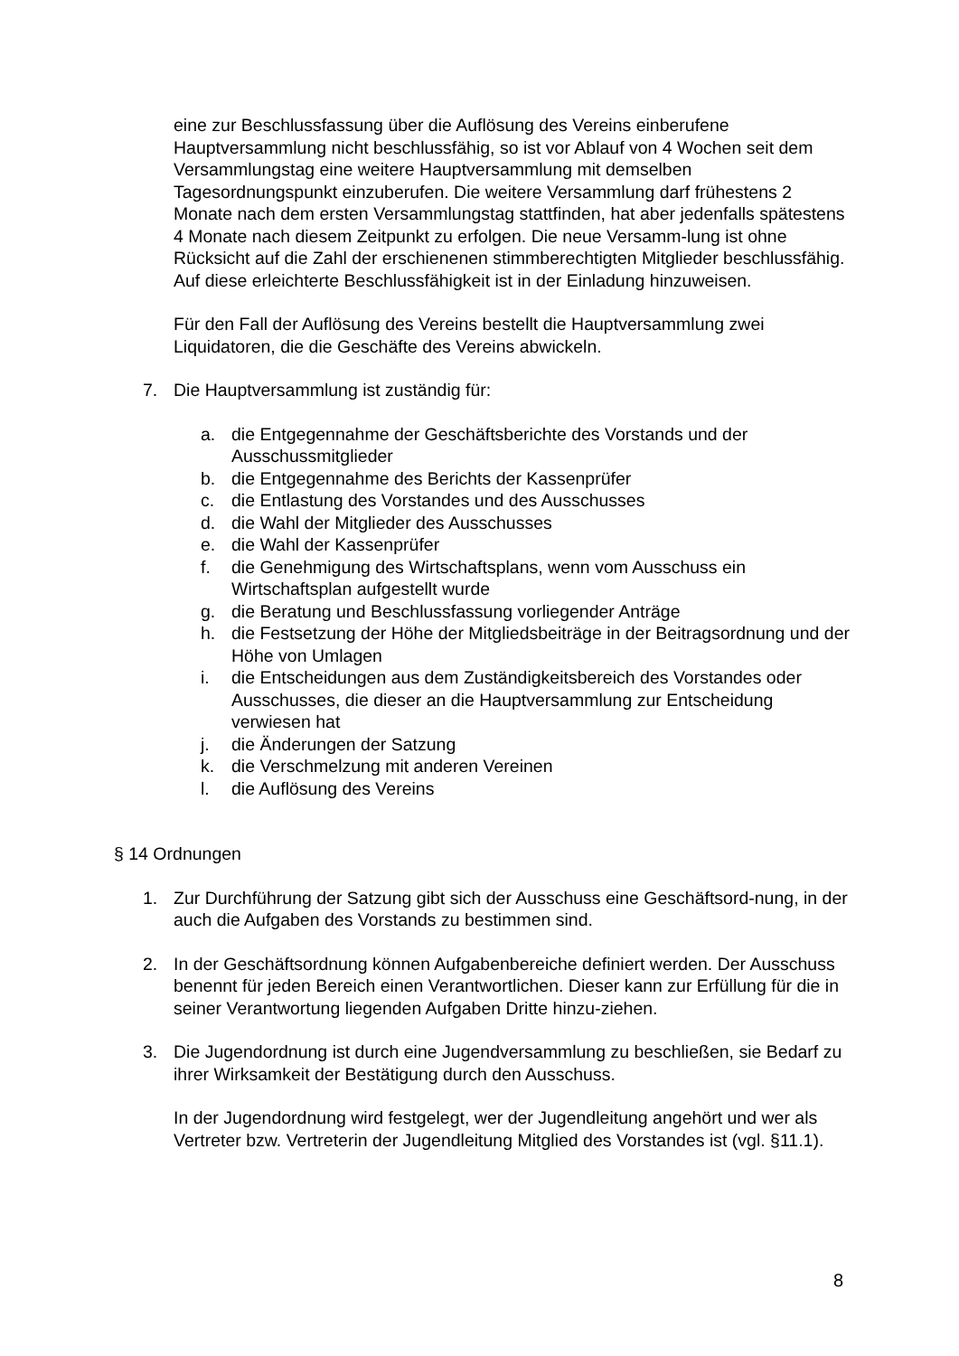eine zur Beschlussfassung über die Auflösung des Vereins einberufene Hauptversammlung nicht beschlussfähig, so ist vor Ablauf von 4 Wochen seit dem Versammlungstag eine weitere Hauptversammlung mit demselben Tagesordnungspunkt einzuberufen. Die weitere Versammlung darf frühestens 2 Monate nach dem ersten Versammlungstag stattfinden, hat aber jedenfalls spätestens 4 Monate nach diesem Zeitpunkt zu erfolgen. Die neue Versamm-lung ist ohne Rücksicht auf die Zahl der erschienenen stimmberechtigten Mitglieder beschlussfähig. Auf diese erleichterte Beschlussfähigkeit ist in der Einladung hinzuweisen.
Für den Fall der Auflösung des Vereins bestellt die Hauptversammlung zwei Liquidatoren, die die Geschäfte des Vereins abwickeln.
7. Die Hauptversammlung ist zuständig für:
a. die Entgegennahme der Geschäftsberichte des Vorstands und der Ausschussmitglieder
b. die Entgegennahme des Berichts der Kassenprüfer
c. die Entlastung des Vorstandes und des Ausschusses
d. die Wahl der Mitglieder des Ausschusses
e. die Wahl der Kassenprüfer
f. die Genehmigung des Wirtschaftsplans, wenn vom Ausschuss ein Wirtschaftsplan aufgestellt wurde
g. die Beratung und Beschlussfassung vorliegender Anträge
h. die Festsetzung der Höhe der Mitgliedsbeiträge in der Beitragsordnung und der Höhe von Umlagen
i. die Entscheidungen aus dem Zuständigkeitsbereich des Vorstandes oder Ausschusses, die dieser an die Hauptversammlung zur Entscheidung verwiesen hat
j. die Änderungen der Satzung
k. die Verschmelzung mit anderen Vereinen
l. die Auflösung des Vereins
§ 14 Ordnungen
1. Zur Durchführung der Satzung gibt sich der Ausschuss eine Geschäftsord-nung, in der auch die Aufgaben des Vorstands zu bestimmen sind.
2. In der Geschäftsordnung können Aufgabenbereiche definiert werden. Der Ausschuss benennt für jeden Bereich einen Verantwortlichen. Dieser kann zur Erfüllung für die in seiner Verantwortung liegenden Aufgaben Dritte hinzu-ziehen.
3. Die Jugendordnung ist durch eine Jugendversammlung zu beschließen, sie Bedarf zu ihrer Wirksamkeit der Bestätigung durch den Ausschuss.
In der Jugendordnung wird festgelegt, wer der Jugendleitung angehört und wer als Vertreter bzw. Vertreterin der Jugendleitung Mitglied des Vorstandes ist (vgl. §11.1).
8